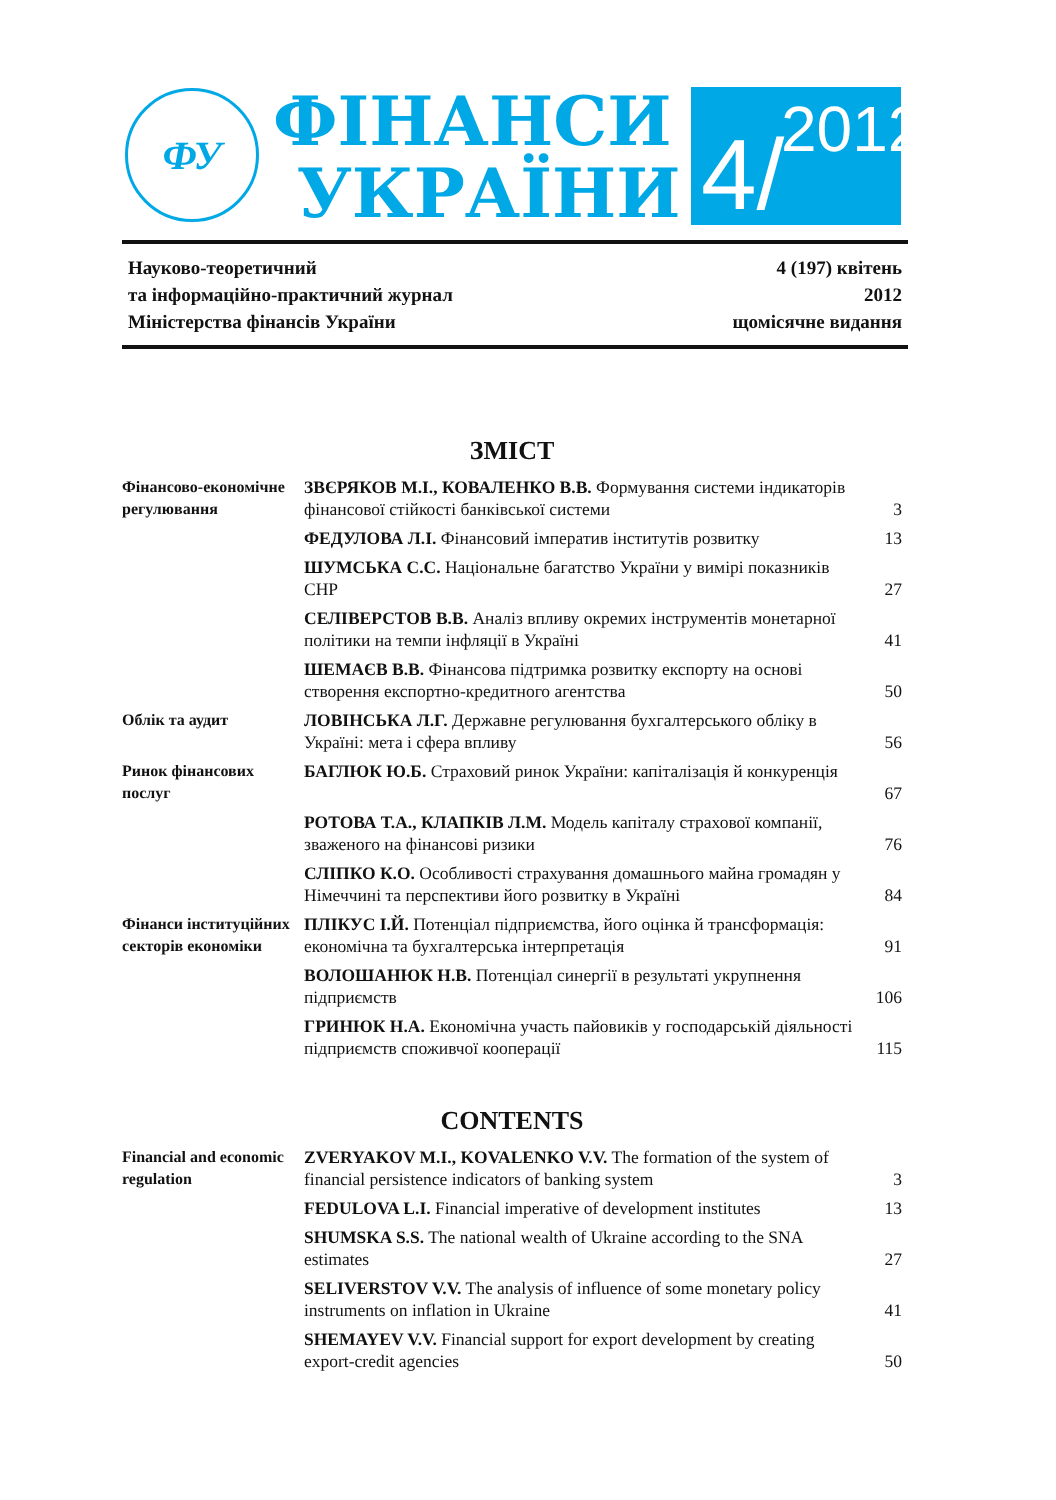ФУ
ФІНАНСИ
УКРАЇНИ
4/ 2012
Науково-теоретичний
та інформаційно-практичний журнал
Міністерства фінансів України
4 (197) квітень
2012
щомісячне видання
ЗМІСТ
| Фінансово-економічне регулювання | ЗВЄРЯКОВ М.І., КОВАЛЕНКО В.В. Формування системи індикаторів фінансової стійкості банківської системи | 3 |
| | ФЕДУЛОВА Л.І. Фінансовий імператив інститутів розвитку | 13 |
| | ШУМСЬКА С.С. Національне багатство України у вимірі показників СНР | 27 |
| | СЕЛІВЕРСТОВ В.В. Аналіз впливу окремих інструментів монетарної політики на темпи інфляції в Україні | 41 |
| | ШЕМАЄВ В.В. Фінансова підтримка розвитку експорту на основі створення експортно-кредитного агентства | 50 |
| Облік та аудит | ЛОВІНСЬКА Л.Г. Державне регулювання бухгалтерського обліку в Україні: мета і сфера впливу | 56 |
| Ринок фінансових послуг | БАГЛЮК Ю.Б. Страховий ринок України: капіталізація й конкуренція | 67 |
| | РОТОВА Т.А., КЛАПКІВ Л.М. Модель капіталу страхової компанії, зваженого на фінансові ризики | 76 |
| | СЛІПКО К.О. Особливості страхування домашнього майна громадян у Німеччині та перспективи його розвитку в Україні | 84 |
| Фінанси інституційних секторів економіки | ПЛІКУС І.Й. Потенціал підприємства, його оцінка й трансформація: економічна та бухгалтерська інтерпретація | 91 |
| | ВОЛОШАНЮК Н.В. Потенціал синергії в результаті укрупнення підприємств | 106 |
| | ГРИНЮК Н.А. Економічна участь пайовиків у господарській діяльності підприємств споживчої кооперації | 115 |
CONTENTS
| Financial and economic regulation | ZVERYAKOV M.I., KOVALENKO V.V. The formation of the system of financial persistence indicators of banking system | 3 |
| | FEDULOVA L.I. Financial imperative of development institutes | 13 |
| | SHUMSKA S.S. The national wealth of Ukraine according to the SNA estimates | 27 |
| | SELIVERSTOV V.V. The analysis of influence of some monetary policy instruments on inflation in Ukraine | 41 |
| | SHEMAYEV V.V. Financial support for export development by creating export-credit agencies | 50 |